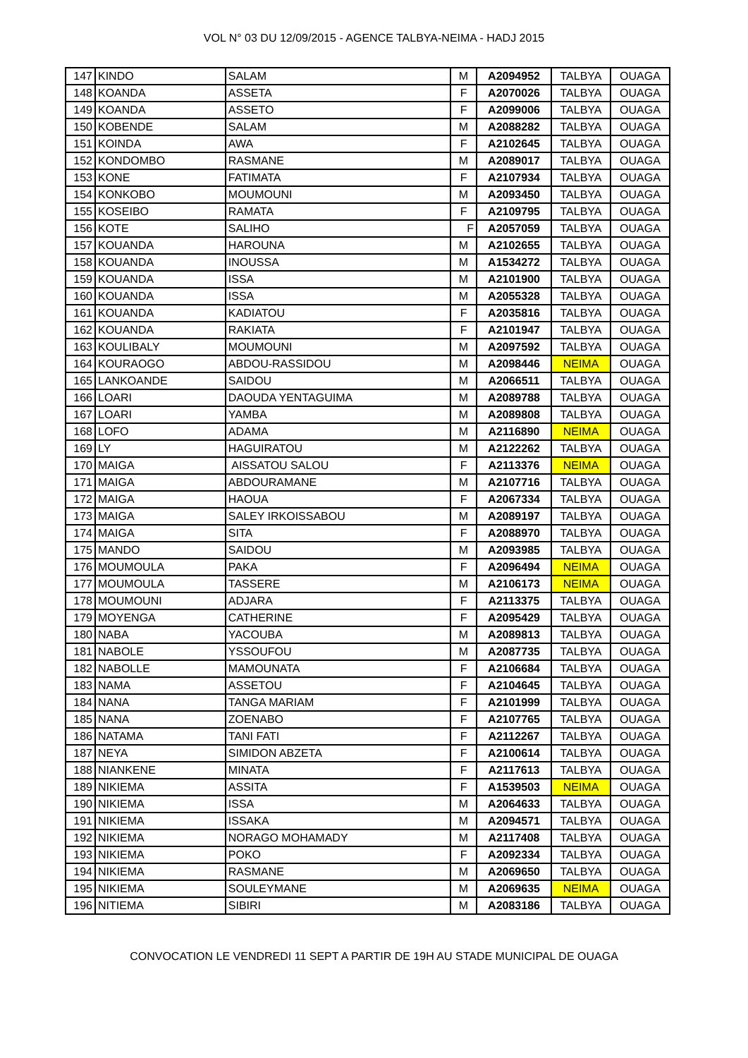VOL N° 03 DU 12/09/2015 - AGENCE TALBYA-NEIMA - HADJ 2015
| 147 | KINDO | SALAM | M | A2094952 | TALBYA | OUAGA |
| 148 | KOANDA | ASSETA | F | A2070026 | TALBYA | OUAGA |
| 149 | KOANDA | ASSETO | F | A2099006 | TALBYA | OUAGA |
| 150 | KOBENDE | SALAM | M | A2088282 | TALBYA | OUAGA |
| 151 | KOINDA | AWA | F | A2102645 | TALBYA | OUAGA |
| 152 | KONDOMBO | RASMANE | M | A2089017 | TALBYA | OUAGA |
| 153 | KONE | FATIMATA | F | A2107934 | TALBYA | OUAGA |
| 154 | KONKOBO | MOUMOUNI | M | A2093450 | TALBYA | OUAGA |
| 155 | KOSEIBO | RAMATA | F | A2109795 | TALBYA | OUAGA |
| 156 | KOTE | SALIHO | F | A2057059 | TALBYA | OUAGA |
| 157 | KOUANDA | HAROUNA | M | A2102655 | TALBYA | OUAGA |
| 158 | KOUANDA | INOUSSA | M | A1534272 | TALBYA | OUAGA |
| 159 | KOUANDA | ISSA | M | A2101900 | TALBYA | OUAGA |
| 160 | KOUANDA | ISSA | M | A2055328 | TALBYA | OUAGA |
| 161 | KOUANDA | KADIATOU | F | A2035816 | TALBYA | OUAGA |
| 162 | KOUANDA | RAKIATA | F | A2101947 | TALBYA | OUAGA |
| 163 | KOULIBALY | MOUMOUNI | M | A2097592 | TALBYA | OUAGA |
| 164 | KOURAOGO | ABDOU-RASSIDOU | M | A2098446 | NEIMA | OUAGA |
| 165 | LANKOANDE | SAIDOU | M | A2066511 | TALBYA | OUAGA |
| 166 | LOARI | DAOUDA YENTAGUIMA | M | A2089788 | TALBYA | OUAGA |
| 167 | LOARI | YAMBA | M | A2089808 | TALBYA | OUAGA |
| 168 | LOFO | ADAMA | M | A2116890 | NEIMA | OUAGA |
| 169 | LY | HAGUIRATOU | M | A2122262 | TALBYA | OUAGA |
| 170 | MAIGA | AISSATOU SALOU | F | A2113376 | NEIMA | OUAGA |
| 171 | MAIGA | ABDOURAMANE | M | A2107716 | TALBYA | OUAGA |
| 172 | MAIGA | HAOUA | F | A2067334 | TALBYA | OUAGA |
| 173 | MAIGA | SALEY IRKOISSABOU | M | A2089197 | TALBYA | OUAGA |
| 174 | MAIGA | SITA | F | A2088970 | TALBYA | OUAGA |
| 175 | MANDO | SAIDOU | M | A2093985 | TALBYA | OUAGA |
| 176 | MOUMOULA | PAKA | F | A2096494 | NEIMA | OUAGA |
| 177 | MOUMOULA | TASSERE | M | A2106173 | NEIMA | OUAGA |
| 178 | MOUMOUNI | ADJARA | F | A2113375 | TALBYA | OUAGA |
| 179 | MOYENGA | CATHERINE | F | A2095429 | TALBYA | OUAGA |
| 180 | NABA | YACOUBA | M | A2089813 | TALBYA | OUAGA |
| 181 | NABOLE | YSSOUFOU | M | A2087735 | TALBYA | OUAGA |
| 182 | NABOLLE | MAMOUNATA | F | A2106684 | TALBYA | OUAGA |
| 183 | NAMA | ASSETOU | F | A2104645 | TALBYA | OUAGA |
| 184 | NANA | TANGA MARIAM | F | A2101999 | TALBYA | OUAGA |
| 185 | NANA | ZOENABO | F | A2107765 | TALBYA | OUAGA |
| 186 | NATAMA | TANI FATI | F | A2112267 | TALBYA | OUAGA |
| 187 | NEYA | SIMIDON ABZETA | F | A2100614 | TALBYA | OUAGA |
| 188 | NIANKENE | MINATA | F | A2117613 | TALBYA | OUAGA |
| 189 | NIKIEMA | ASSITA | F | A1539503 | NEIMA | OUAGA |
| 190 | NIKIEMA | ISSA | M | A2064633 | TALBYA | OUAGA |
| 191 | NIKIEMA | ISSAKA | M | A2094571 | TALBYA | OUAGA |
| 192 | NIKIEMA | NORAGO MOHAMADY | M | A2117408 | TALBYA | OUAGA |
| 193 | NIKIEMA | POKO | F | A2092334 | TALBYA | OUAGA |
| 194 | NIKIEMA | RASMANE | M | A2069650 | TALBYA | OUAGA |
| 195 | NIKIEMA | SOULEYMANE | M | A2069635 | NEIMA | OUAGA |
| 196 | NITIEMA | SIBIRI | M | A2083186 | TALBYA | OUAGA |
CONVOCATION LE VENDREDI 11 SEPT A PARTIR DE 19H AU STADE MUNICIPAL DE OUAGA